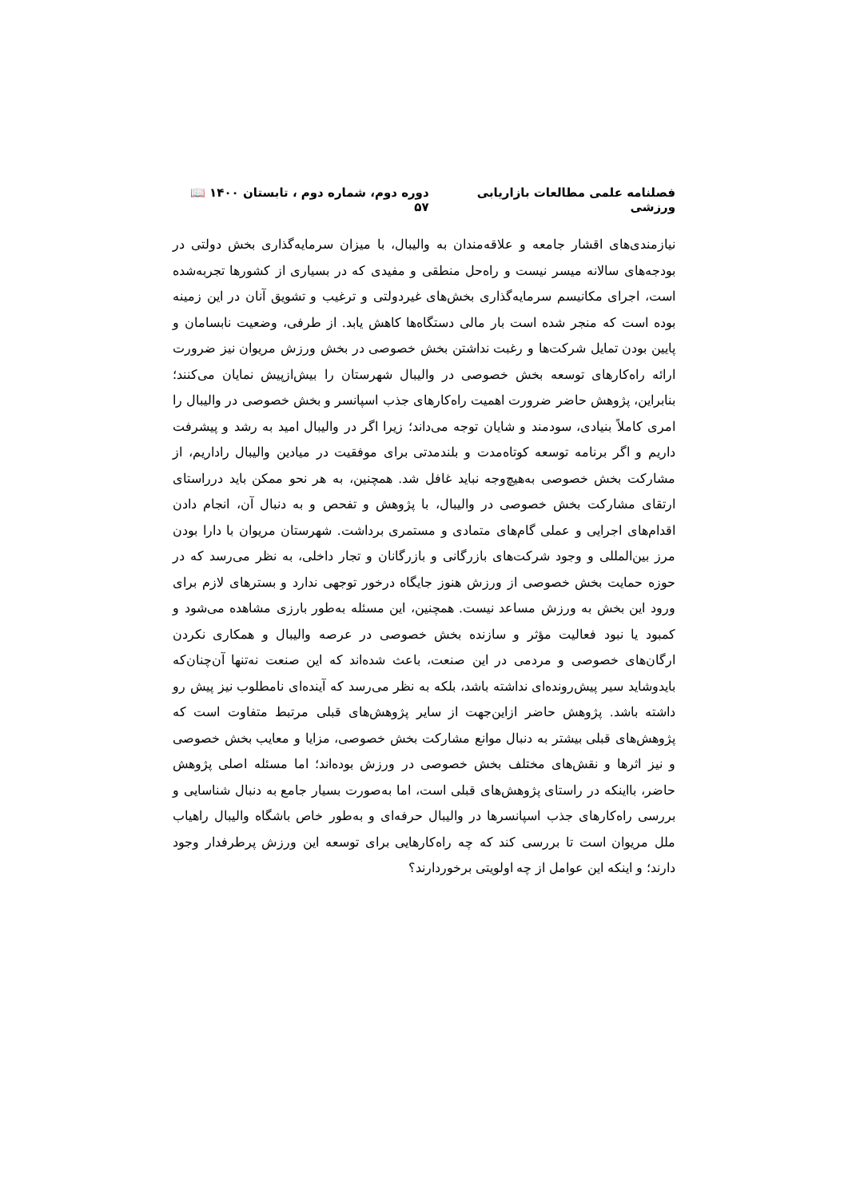فصلنامه علمی مطالعات بازاریابی ورزشی دوره دوم، شماره دوم ، تابستان ۱۴۰۰ 📖 ۵۷
نیازمندی‌های اقشار جامعه و علاقه‌مندان به والیبال، با میزان سرمایه‌گذاری بخش دولتی در بودجه‌های سالانه میسر نیست و راه‌حل منطقی و مفیدی که در بسیاری از کشورها تجربه‌شده است، اجرای مکانیسم سرمایه‌گذاری بخش‌های غیردولتی و ترغیب و تشویق آنان در این زمینه بوده است که منجر شده است بار مالی دستگاه‌ها کاهش یابد. از طرفی، وضعیت نابسامان و پایین بودن تمایل شرکت‌ها و رغبت نداشتن بخش خصوصی در بخش ورزش مریوان نیز ضرورت ارائه راه‌کارهای توسعه بخش خصوصی در والیبال شهرستان را بیش‌ازپیش نمایان می‌کنند؛ بنابراین، پژوهش حاضر ضرورت اهمیت راه‌کارهای جذب اسپانسر و بخش خصوصی در والیبال را امری کاملاً بنیادی، سودمند و شایان توجه می‌داند؛ زیرا اگر در والیبال امید به رشد و پیشرفت داریم و اگر برنامه توسعه کوتاه‌مدت و بلندمدتی برای موفقیت در میادین والیبال راداریم، از مشارکت بخش خصوصی به‌هیچ‌وجه نباید غافل شد. همچنین، به هر نحو ممکن باید درراستای ارتقای مشارکت بخش خصوصی در والیبال، با پژوهش و تفحص و به دنبال آن، انجام دادن اقدام‌های اجرایی و عملی گام‌های متمادی و مستمری برداشت. شهرستان مریوان با دارا بودن مرز بین‌المللی و وجود شرکت‌های بازرگانی و بازرگانان و تجار داخلی، به نظر می‌رسد که در حوزه حمایت بخش خصوصی از ورزش هنوز جایگاه درخور توجهی ندارد و بسترهای لازم برای ورود این بخش به ورزش مساعد نیست. همچنین، این مسئله به‌طور بارزی مشاهده می‌شود و کمبود یا نبود فعالیت مؤثر و سازنده بخش خصوصی در عرصه والیبال و همکاری نکردن ارگان‌های خصوصی و مردمی در این صنعت، باعث شده‌اند که این صنعت نه‌تنها آن‌چنان‌که بایدوشاید سیر پیش‌رونده‌ای نداشته باشد، بلکه به نظر می‌رسد که آینده‌ای نامطلوب نیز پیش رو داشته باشد. پژوهش حاضر ازاین‌جهت از سایر پژوهش‌های قبلی مرتبط متفاوت است که پژوهش‌های قبلی بیشتر به دنبال موانع مشارکت بخش خصوصی، مزایا و معایب بخش خصوصی و نیز اثرها و نقش‌های مختلف بخش خصوصی در ورزش بوده‌اند؛ اما مسئله اصلی پژوهش حاضر، بااینکه در راستای پژوهش‌های قبلی است، اما به‌صورت بسیار جامع به دنبال شناسایی و بررسی راه‌کارهای جذب اسپانسرها در والیبال حرفه‌ای و به‌طور خاص باشگاه والیبال راهیاب ملل مریوان است تا بررسی کند که چه راه‌کارهایی برای توسعه این ورزش پرطرفدار وجود دارند؛ و اینکه این عوامل از چه اولویتی برخوردارند؟